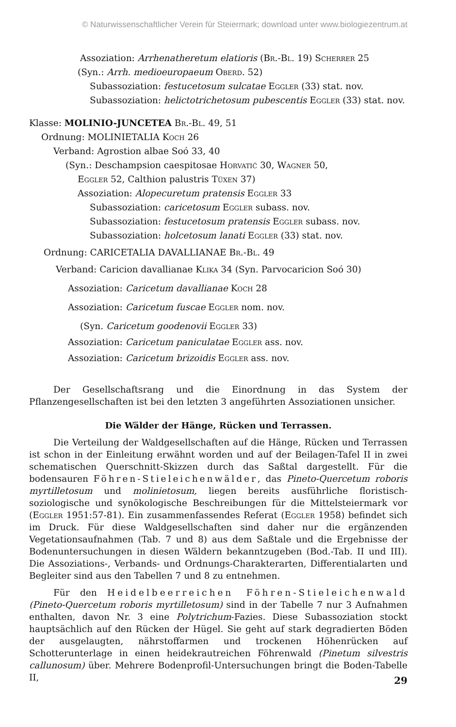© Naturwissenschaftlicher Verein für Steiermark; download unter www.biologiezentrum.at
Assoziation: Arrhenatheretum elatioris (Br.-Bl. 19) Scherrer 25
(Syn.: Arrh. medioeuropaeum Oberd. 52)
Subassoziation: festucetosum sulcatae Eggler (33) stat. nov.
Subassoziation: helictotrichetosum pubescentis Eggler (33) stat. nov.
Klasse: MOLINIO-JUNCETEA Br.-Bl. 49, 51
Ordnung: MOLINIETALIA Koch 26
Verband: Agrostion albae Soó 33, 40
(Syn.: Deschampsion caespitosae Horvatić 30, Wagner 50,
Eggler 52, Calthion palustris Tüxen 37)
Assoziation: Alopecuretum pratensis Eggler 33
Subassoziation: caricetosum Eggler subass. nov.
Subassoziation: festucetosum pratensis Eggler subass. nov.
Subassoziation: holcetosum lanati Eggler (33) stat. nov.
Ordnung: CARICETALIA DAVALLIANAE Br.-Bl. 49
Verband: Caricion davallianae Klika 34 (Syn. Parvocaricion Soó 30)
Assoziation: Caricetum davallianae Koch 28
Assoziation: Caricetum fuscae Eggler nom. nov.
(Syn. Caricetum goodenovii Eggler 33)
Assoziation: Caricetum paniculatae Eggler ass. nov.
Assoziation: Caricetum brizoidis Eggler ass. nov.
Der Gesellschaftsrang und die Einordnung in das System der Pflanzengesellschaften ist bei den letzten 3 angeführten Assoziationen unsicher.
Die Wälder der Hänge, Rücken und Terrassen.
Die Verteilung der Waldgesellschaften auf die Hänge, Rücken und Terrassen ist schon in der Einleitung erwähnt worden und auf der Beilagen-Tafel II in zwei schematischen Querschnitt-Skizzen durch das Saßtal dargestellt. Für die bodensauren Föhren-Stieleichenwälder, das Pineto-Quercetum roboris myrtilletosum und molinietosum, liegen bereits ausführliche floristisch-soziologische und synökologische Beschreibungen für die Mittelsteiermark vor (Eggler 1951:57-81). Ein zusammenfassendes Referat (Eggler 1958) befindet sich im Druck. Für diese Waldgesellschaften sind daher nur die ergänzenden Vegetationsaufnahmen (Tab. 7 und 8) aus dem Saßtale und die Ergebnisse der Bodenuntersuchungen in diesen Wäldern bekanntzugeben (Bod.-Tab. II und III). Die Assoziations-, Verbands- und Ordnungs-Charakterarten, Differentialarten und Begleiter sind aus den Tabellen 7 und 8 zu entnehmen.
Für den Heidelbeerreichen Föhren-Stieleichenwald (Pineto-Quercetum roboris myrtilletosum) sind in der Tabelle 7 nur 3 Aufnahmen enthalten, davon Nr. 3 eine Polytrichum-Fazies. Diese Subassoziation stockt hauptsächlich auf den Rücken der Hügel. Sie geht auf stark degradierten Böden der ausgelaugten, nährstoffarmen und trockenen Höhenrücken auf Schotterunterlage in einen heidekrautreichen Föhrenwald (Pinetum silvestris callunosum) über. Mehrere Bodenprofil-Untersuchungen bringt die Boden-Tabelle II,
29